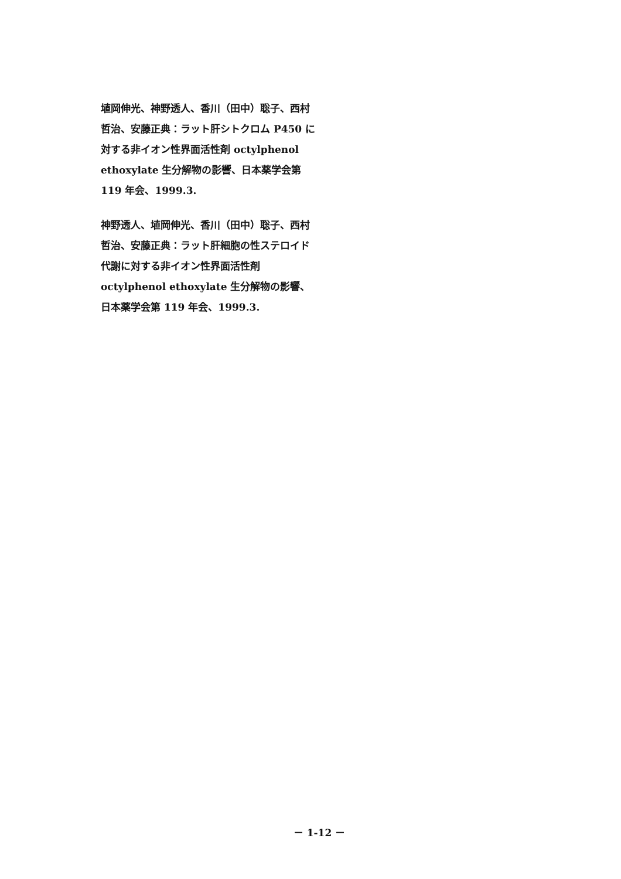埴岡伸光、神野透人、香川（田中）聡子、西村哲治、安藤正典：ラット肝シトクロム P450 に対する非イオン性界面活性剤 octylphenol ethoxylate 生分解物の影響、日本薬学会第 119 年会、1999.3.
神野透人、埴岡伸光、香川（田中）聡子、西村哲治、安藤正典：ラット肝細胞の性ステロイド代謝に対する非イオン性界面活性剤 octylphenol ethoxylate 生分解物の影響、日本薬学会第 119 年会、1999.3.
－ 1-12 －